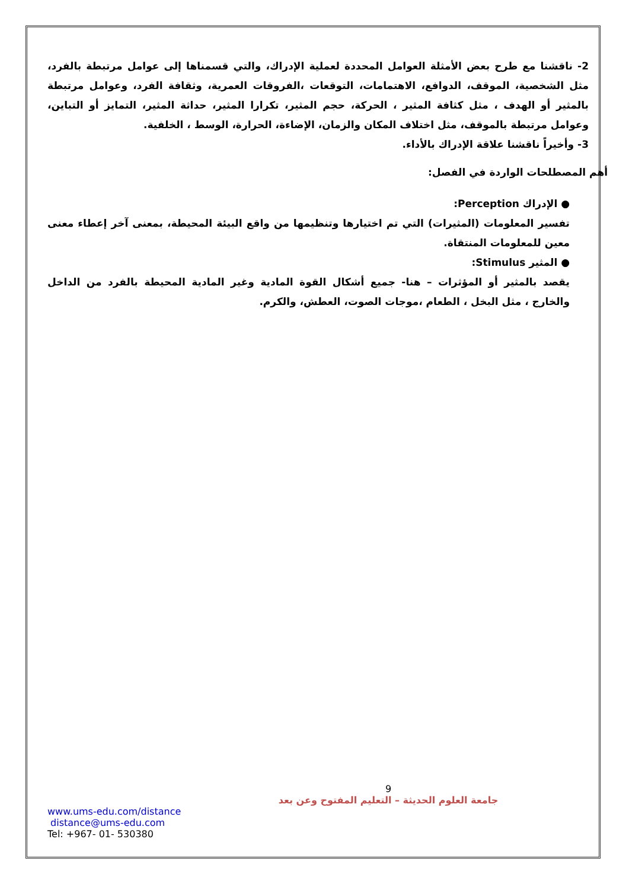2- ناقشنا مع طرح بعض الأمثلة العوامل المحددة لعملية الإدراك، والتي قسمناها إلى عوامل مرتبطة بالفرد، مثل الشخصية، الموقف، الدوافع، الاهتمامات، التوقعات ،الفروقات العمرية، وثقافة الفرد، وعوامل مرتبطة بالمثير أو الهدف ، مثل كثافة المثير ، الحركة، حجم المثير، تكرارا المثير، حداثة المثير، التمايز أو التباين، وعوامل مرتبطة بالموقف، مثل اختلاف المكان والزمان، الإضاءة، الحرارة، الوسط ، الخلفية.
3- وأخيراً ناقشنا علاقة الإدراك بالأداء.
أهم المصطلحات الواردة في الفصل:
● الإدراك Perception:
تفسير المعلومات (المثيرات) التي تم اختيارها وتنظيمها من واقع البيئة المحيطة، بمعنى آخر إعطاء معنى معين للمعلومات المنتقاة.
● المثير Stimulus:
يقصد بالمثير أو المؤثرات – هنا- جميع أشكال القوة المادية وغير المادية المحيطة بالفرد من الداخل والخارج ، مثل البخل ، الطعام ،موجات الصوت، العطش، والكرم.
9
جامعة العلوم الحديثة – التعليم المفتوح وعن بعد
www.ums-edu.com/distance
distance@ums-edu.com
Tel: +967- 01- 530380